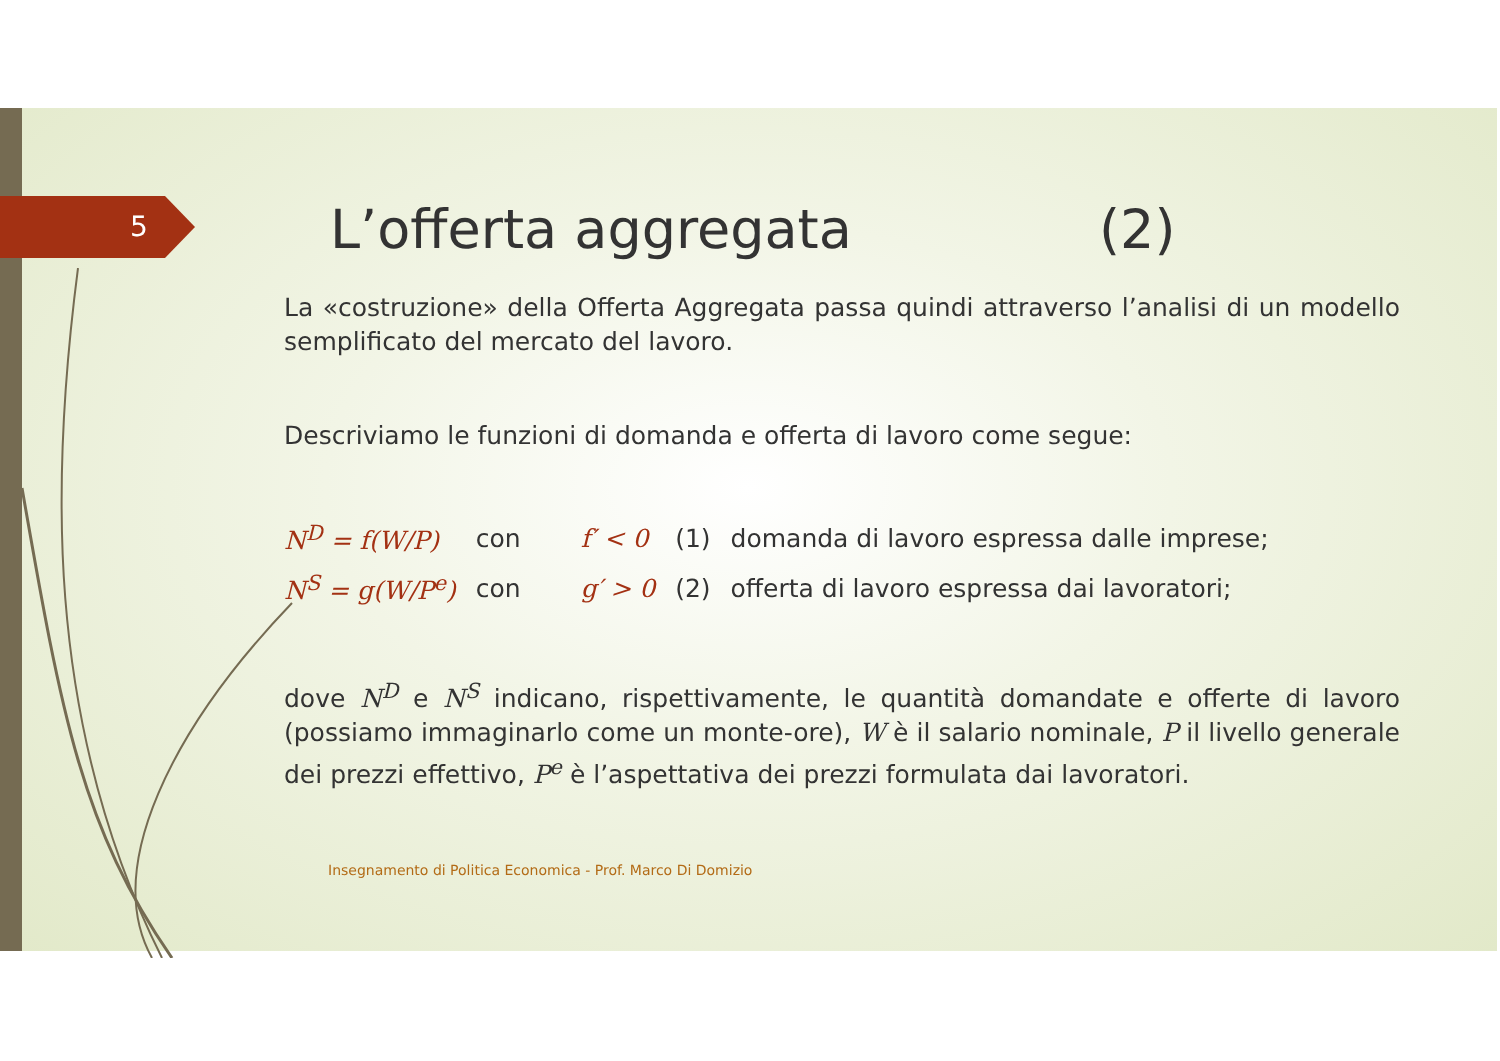5
L’offerta aggregata (2)
La «costruzione» della Offerta Aggregata passa quindi attraverso l’analisi di un modello semplificato del mercato del lavoro.
Descriviamo le funzioni di domanda e offerta di lavoro come segue:
| N<sup>D</sup> = f(W/P) | con | f′ < 0 | (1) | domanda di lavoro espressa dalle imprese; |
| N<sup>S</sup> = g(W/P<sup>e</sup>) | con | g′ > 0 | (2) | offerta di lavoro espressa dai lavoratori; |
dove N<sup>D</sup> e N<sup>S</sup> indicano, rispettivamente, le quantità domandate e offerte di lavoro (possiamo immaginarlo come un monte-ore), W è il salario nominale, P il livello generale dei prezzi effettivo, P<sup>e</sup> è l’aspettativa dei prezzi formulata dai lavoratori.
Insegnamento di Politica Economica - Prof. Marco Di Domizio